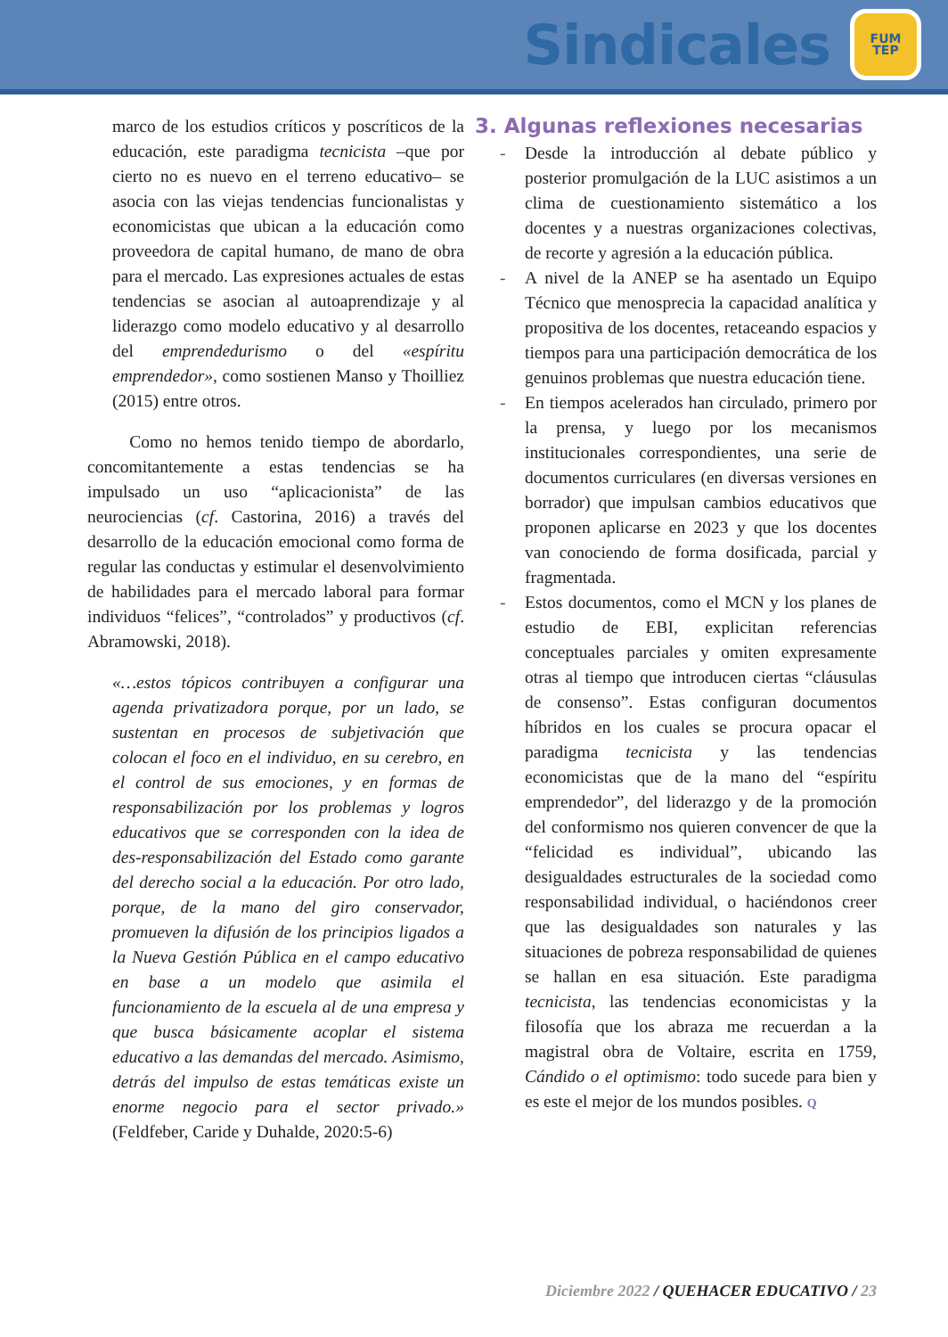Sindicales
FUM
TEP
marco de los estudios críticos y poscríticos de la educación, este paradigma tecnicista –que por cierto no es nuevo en el terreno educativo– se asocia con las viejas tendencias funcionalistas y economicistas que ubican a la educación como proveedora de capital humano, de mano de obra para el mercado. Las expresiones actuales de estas tendencias se asocian al autoaprendizaje y al liderazgo como modelo educativo y al desarrollo del emprendedurismo o del «espíritu emprendedor», como sostienen Manso y Thoilliez (2015) entre otros.
Como no hemos tenido tiempo de abordarlo, concomitantemente a estas tendencias se ha impulsado un uso “aplicacionista” de las neurociencias (cf. Castorina, 2016) a través del desarrollo de la educación emocional como forma de regular las conductas y estimular el desenvolvimiento de habilidades para el mercado laboral para formar individuos “felices”, “controlados” y productivos (cf. Abramowski, 2018).
«…estos tópicos contribuyen a configurar una agenda privatizadora porque, por un lado, se sustentan en procesos de subjetivación que colocan el foco en el individuo, en su cerebro, en el control de sus emociones, y en formas de responsabilización por los problemas y logros educativos que se corresponden con la idea de des-responsabilización del Estado como garante del derecho social a la educación. Por otro lado, porque, de la mano del giro conservador, promueven la difusión de los principios ligados a la Nueva Gestión Pública en el campo educativo en base a un modelo que asimila el funcionamiento de la escuela al de una empresa y que busca básicamente acoplar el sistema educativo a las demandas del mercado. Asimismo, detrás del impulso de estas temáticas existe un enorme negocio para el sector privado.» (Feldfeber, Caride y Duhalde, 2020:5-6)
3. Algunas reflexiones necesarias
- Desde la introducción al debate público y posterior promulgación de la LUC asistimos a un clima de cuestionamiento sistemático a los docentes y a nuestras organizaciones colectivas, de recorte y agresión a la educación pública.
- A nivel de la ANEP se ha asentado un Equipo Técnico que menosprecia la capacidad analítica y propositiva de los docentes, retaceando espacios y tiempos para una participación democrática de los genuinos problemas que nuestra educación tiene.
- En tiempos acelerados han circulado, primero por la prensa, y luego por los mecanismos institucionales correspondientes, una serie de documentos curriculares (en diversas versiones en borrador) que impulsan cambios educativos que proponen aplicarse en 2023 y que los docentes van conociendo de forma dosificada, parcial y fragmentada.
- Estos documentos, como el MCN y los planes de estudio de EBI, explicitan referencias conceptuales parciales y omiten expresamente otras al tiempo que introducen ciertas “cláusulas de consenso”. Estas configuran documentos híbridos en los cuales se procura opacar el paradigma tecnicista y las tendencias economicistas que de la mano del “espíritu emprendedor”, del liderazgo y de la promoción del conformismo nos quieren convencer de que la “felicidad es individual”, ubicando las desigualdades estructurales de la sociedad como responsabilidad individual, o haciéndonos creer que las desigualdades son naturales y las situaciones de pobreza responsabilidad de quienes se hallan en esa situación. Este paradigma tecnicista, las tendencias economicistas y la filosofía que los abraza me recuerdan a la magistral obra de Voltaire, escrita en 1759, Cándido o el optimismo: todo sucede para bien y es este el mejor de los mundos posibles. Q
Diciembre 2022 / QUEHACER EDUCATIVO / 23